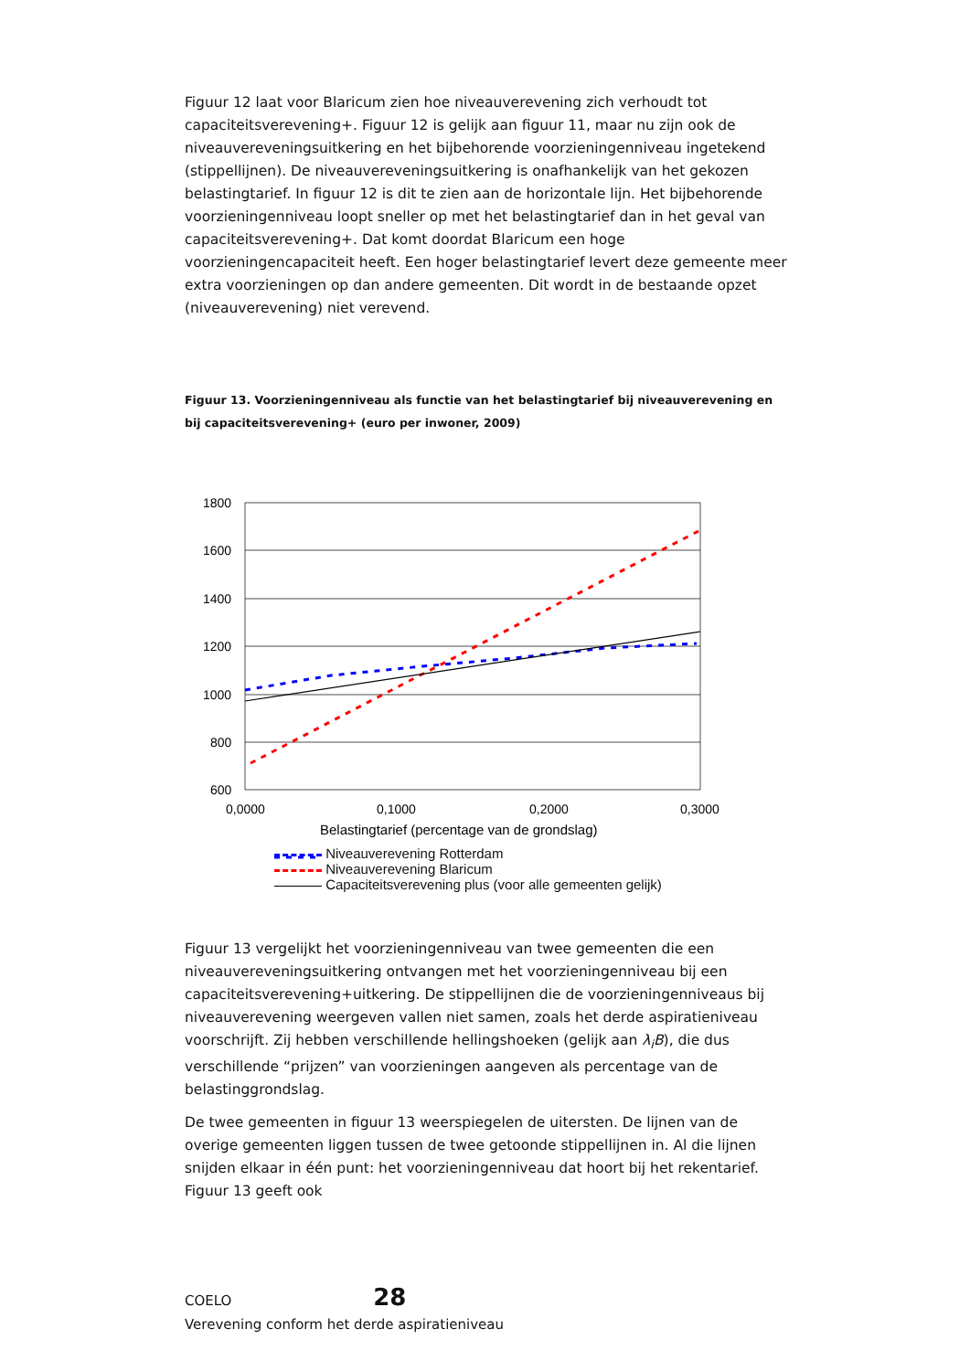Figuur 12 laat voor Blaricum zien hoe niveauverevening zich verhoudt tot capaciteitsverevening+. Figuur 12 is gelijk aan figuur 11, maar nu zijn ook de niveauvereveningsuitkering en het bijbehorende voorzieningenniveau ingetekend (stippellijnen). De niveauvereveningsuitkering is onafhankelijk van het gekozen belastingtarief. In figuur 12 is dit te zien aan de horizontale lijn. Het bijbehorende voorzieningenniveau loopt sneller op met het belastingtarief dan in het geval van capaciteitsverevening+. Dat komt doordat Blaricum een hoge voorzieningencapaciteit heeft. Een hoger belastingtarief levert deze gemeente meer extra voorzieningen op dan andere gemeenten. Dit wordt in de bestaande opzet (niveauverevening) niet verevend.
Figuur 13. Voorzieningenniveau als functie van het belastingtarief bij niveauverevening en bij capaciteitsverevening+ (euro per inwoner, 2009)
1800
1600
1400
1200
1000
800
600
0,0000
0,1000
0,2000
0,3000
Belastingtarief (percentage van de grondslag)
Niveauverevening Rotterdam
Niveauverevening Blaricum
Capaciteitsverevening plus (voor alle gemeenten gelijk)
Figuur 13 vergelijkt het voorzieningenniveau van twee gemeenten die een niveauvereveningsuitkering ontvangen met het voorzieningenniveau bij een capaciteitsverevening+uitkering. De stippellijnen die de voorzieningenniveaus bij niveauverevening weergeven vallen niet samen, zoals het derde aspiratieniveau voorschrijft. Zij hebben verschillende hellingshoeken (gelijk aan λ<sub>i</sub>B), die dus verschillende “prijzen” van voorzieningen aangeven als percentage van de belastinggrondslag.
De twee gemeenten in figuur 13 weerspiegelen de uitersten. De lijnen van de overige gemeenten liggen tussen de twee getoonde stippellijnen in. Al die lijnen snijden elkaar in één punt: het voorzieningenniveau dat hoort bij het rekentarief. Figuur 13 geeft ook
COELO 28
Verevening conform het derde aspiratieniveau